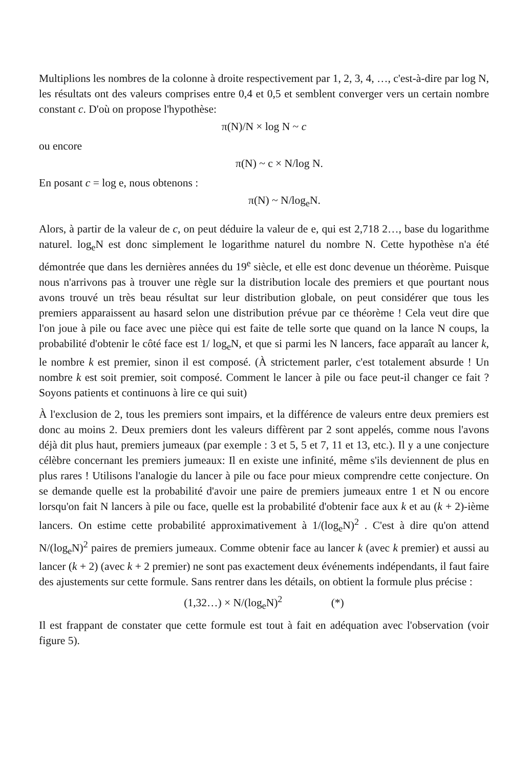Multiplions les nombres de la colonne à droite respectivement par 1, 2, 3, 4, …, c'est-à-dire par log N, les résultats ont des valeurs comprises entre 0,4 et 0,5 et semblent converger vers un certain nombre constant c. D'où on propose l'hypothèse:
π(N)/N × log N ~ c
ou encore
π(N) ~ c × N/log N.
En posant c = log e, nous obtenons :
π(N) ~ N/log<sub>e</sub>N.
Alors, à partir de la valeur de c, on peut déduire la valeur de e, qui est 2,718 2…, base du logarithme naturel. log<sub>e</sub>N est donc simplement le logarithme naturel du nombre N. Cette hypothèse n'a été démontrée que dans les dernières années du 19<sup>e</sup> siècle, et elle est donc devenue un théorème. Puisque nous n'arrivons pas à trouver une règle sur la distribution locale des premiers et que pourtant nous avons trouvé un très beau résultat sur leur distribution globale, on peut considérer que tous les premiers apparaissent au hasard selon une distribution prévue par ce théorème ! Cela veut dire que l'on joue à pile ou face avec une pièce qui est faite de telle sorte que quand on la lance N coups, la probabilité d'obtenir le côté face est 1/ log<sub>e</sub>N, et que si parmi les N lancers, face apparaît au lancer k, le nombre k est premier, sinon il est composé. (À strictement parler, c'est totalement absurde ! Un nombre k est soit premier, soit composé. Comment le lancer à pile ou face peut-il changer ce fait ? Soyons patients et continuons à lire ce qui suit)
À l'exclusion de 2, tous les premiers sont impairs, et la différence de valeurs entre deux premiers est donc au moins 2. Deux premiers dont les valeurs diffèrent par 2 sont appelés, comme nous l'avons déjà dit plus haut, premiers jumeaux (par exemple : 3 et 5, 5 et 7, 11 et 13, etc.). Il y a une conjecture célèbre concernant les premiers jumeaux: Il en existe une infinité, même s'ils deviennent de plus en plus rares ! Utilisons l'analogie du lancer à pile ou face pour mieux comprendre cette conjecture. On se demande quelle est la probabilité d'avoir une paire de premiers jumeaux entre 1 et N ou encore lorsqu'on fait N lancers à pile ou face, quelle est la probabilité d'obtenir face aux k et au (k + 2)-ième lancers. On estime cette probabilité approximativement à 1/(log<sub>e</sub>N)<sup>2</sup> . C'est à dire qu'on attend N/(log<sub>e</sub>N)<sup>2</sup> paires de premiers jumeaux. Comme obtenir face au lancer k (avec k premier) et aussi au lancer (k + 2) (avec k + 2 premier) ne sont pas exactement deux événements indépendants, il faut faire des ajustements sur cette formule. Sans rentrer dans les détails, on obtient la formule plus précise :
(1,32…) × N/(log<sub>e</sub>N)<sup>2</sup> (*)
Il est frappant de constater que cette formule est tout à fait en adéquation avec l'observation (voir figure 5).